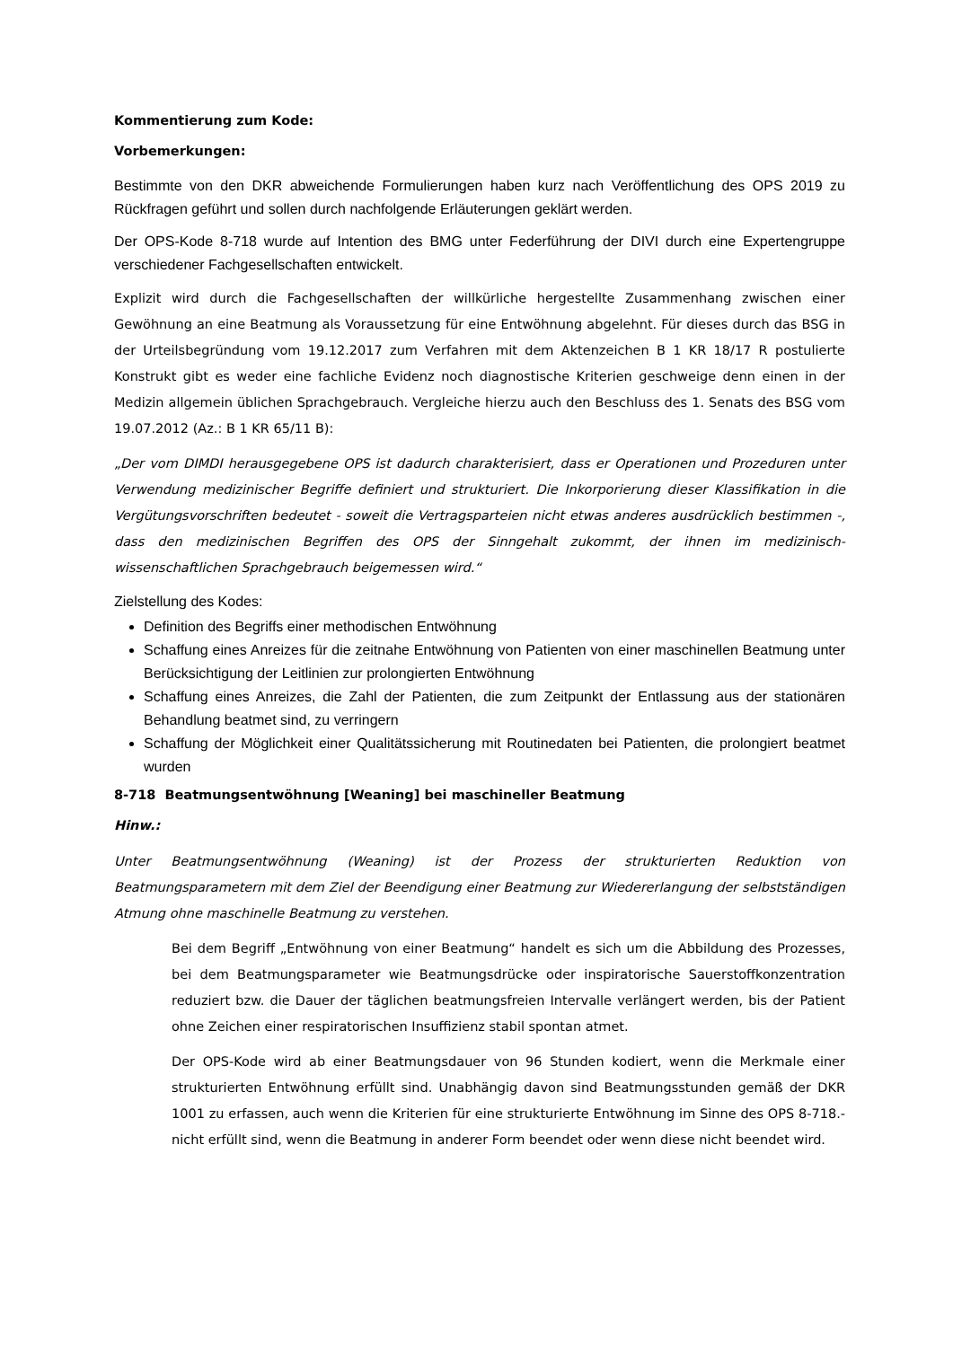Kommentierung zum Kode:
Vorbemerkungen:
Bestimmte von den DKR abweichende Formulierungen haben kurz nach Veröffentlichung des OPS 2019 zu Rückfragen geführt und sollen durch nachfolgende Erläuterungen geklärt werden.
Der OPS-Kode 8-718 wurde auf Intention des BMG unter Federführung der DIVI durch eine Expertengruppe verschiedener Fachgesellschaften entwickelt.
Explizit wird durch die Fachgesellschaften der willkürliche hergestellte Zusammenhang zwischen einer Gewöhnung an eine Beatmung als Voraussetzung für eine Entwöhnung abgelehnt. Für dieses durch das BSG in der Urteilsbegründung vom 19.12.2017 zum Verfahren mit dem Aktenzeichen B 1 KR 18/17 R postulierte Konstrukt gibt es weder eine fachliche Evidenz noch diagnostische Kriterien geschweige denn einen in der Medizin allgemein üblichen Sprachgebrauch. Vergleiche hierzu auch den Beschluss des 1. Senats des BSG vom 19.07.2012 (Az.: B 1 KR 65/11 B):
„Der vom DIMDI herausgegebene OPS ist dadurch charakterisiert, dass er Operationen und Prozeduren unter Verwendung medizinischer Begriffe definiert und strukturiert. Die Inkorporierung dieser Klassifikation in die Vergütungsvorschriften bedeutet - soweit die Vertragsparteien nicht etwas anderes ausdrücklich bestimmen -, dass den medizinischen Begriffen des OPS der Sinngehalt zukommt, der ihnen im medizinisch-wissenschaftlichen Sprachgebrauch beigemessen wird.“
Zielstellung des Kodes:
Definition des Begriffs einer methodischen Entwöhnung
Schaffung eines Anreizes für die zeitnahe Entwöhnung von Patienten von einer maschinellen Beatmung unter Berücksichtigung der Leitlinien zur prolongierten Entwöhnung
Schaffung eines Anreizes, die Zahl der Patienten, die zum Zeitpunkt der Entlassung aus der stationären Behandlung beatmet sind, zu verringern
Schaffung der Möglichkeit einer Qualitätssicherung mit Routinedaten bei Patienten, die prolongiert beatmet wurden
8-718 Beatmungsentwöhnung [Weaning] bei maschineller Beatmung
Hinw.:
Unter Beatmungsentwöhnung (Weaning) ist der Prozess der strukturierten Reduktion von Beatmungsparametern mit dem Ziel der Beendigung einer Beatmung zur Wiedererlangung der selbstständigen Atmung ohne maschinelle Beatmung zu verstehen.
Bei dem Begriff „Entwöhnung von einer Beatmung“ handelt es sich um die Abbildung des Prozesses, bei dem Beatmungsparameter wie Beatmungsdrücke oder inspiratorische Sauerstoffkonzentration reduziert bzw. die Dauer der täglichen beatmungsfreien Intervalle verlängert werden, bis der Patient ohne Zeichen einer respiratorischen Insuffizienz stabil spontan atmet.
Der OPS-Kode wird ab einer Beatmungsdauer von 96 Stunden kodiert, wenn die Merkmale einer strukturierten Entwöhnung erfüllt sind. Unabhängig davon sind Beatmungsstunden gemäß der DKR 1001 zu erfassen, auch wenn die Kriterien für eine strukturierte Entwöhnung im Sinne des OPS 8-718.- nicht erfüllt sind, wenn die Beatmung in anderer Form beendet oder wenn diese nicht beendet wird.